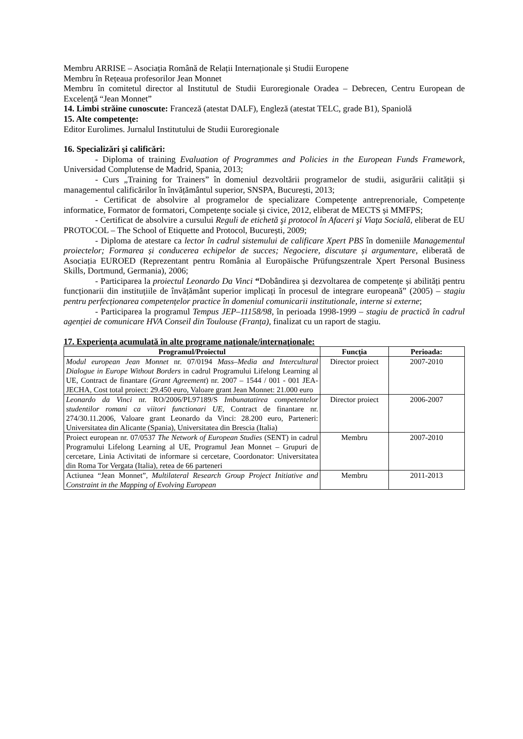Membru ARRISE – Asociația Română de Relații Internaționale și Studii Europene
Membru în Rețeaua profesorilor Jean Monnet
Membru în comitetul director al Institutul de Studii Euroregionale Oradea – Debrecen, Centru European de Excelenţă “Jean Monnet”
14. Limbi străine cunoscute: Franceză (atestat DALF), Engleză (atestat TELC, grade B1), Spaniolă
15. Alte competenţe:
Editor Eurolimes. Jurnalul Institutului de Studii Euroregionale
16. Specializări şi calificări:
- Diploma of training Evaluation of Programmes and Policies in the European Funds Framework, Universidad Complutense de Madrid, Spania, 2013;
- Curs „Training for Trainers” în domeniul dezvoltării programelor de studii, asigurării calității și managementul calificărilor în învățământul superior, SNSPA, București, 2013;
- Certificat de absolvire al programelor de specializare Competențe antreprenoriale, Competențe informatice, Formator de formatori, Competențe sociale și civice, 2012, eliberat de MECTS și MMFPS;
- Certificat de absolvire a cursului Reguli de etichetă şi protocol în Afaceri şi Viaţa Socială, eliberat de EU PROTOCOL – The School of Etiquette and Protocol, București, 2009;
- Diploma de atestare ca lector în cadrul sistemului de calificare Xpert PBS în domeniile Managementul proiectelor; Formarea și conducerea echipelor de succes; Negociere, discutare și argumentare, eliberată de Asociația EUROED (Reprezentant pentru România al Europäische Prüfungszentrale Xpert Personal Business Skills, Dortmund, Germania), 2006;
- Participarea la proiectul Leonardo Da Vinci “Dobândirea și dezvoltarea de competențe și abilități pentru funcționarii din instituțiile de învățământ superior implicați în procesul de integrare europeană” (2005) – stagiu pentru perfecționarea competențelor practice în domeniul comunicarii institutionale, interne si externe;
- Participarea la programul Tempus JEP–11158/98, în perioada 1998-1999 – stagiu de practică în cadrul agenției de comunicare HVA Conseil din Toulouse (Franța), finalizat cu un raport de stagiu.
17. Experienţa acumulată în alte programe naţionale/internaţionale:
| Programul/Proiectul | Funcţia | Perioada: |
| --- | --- | --- |
| Modul european Jean Monnet nr. 07/0194 Mass–Media and Intercultural Dialogue in Europe Without Borders in cadrul Programului Lifelong Learning al UE, Contract de finantare ( Grant Agreement ) nr. 2007 – 1544 / 001 - 001 JEA-JECHA, Cost total proiect: 29.450 euro, Valoare grant Jean Monnet: 21.000 euro | Director proiect | 2007-2010 |
| Leonardo da Vinci nr. RO/2006/PL97189/S Imbunatatirea competentelor studentilor romani ca viitori functionari UE, Contract de finantare nr. 274/30.11.2006, Valoare grant Leonardo da Vinci: 28.200 euro, Parteneri: Universitatea din Alicante (Spania), Universitatea din Brescia (Italia) | Director proiect | 2006-2007 |
| Proiect european nr. 07/0537 The Network of European Studies (SENT) in cadrul Programului Lifelong Learning al UE, Programul Jean Monnet – Grupuri de cercetare, Linia Activitati de informare si cercetare, Coordonator: Universitatea din Roma Tor Vergata (Italia), retea de 66 parteneri | Membru | 2007-2010 |
| Actiunea “Jean Monnet”, Multilateral Research Group Project Initiative and Constraint in the Mapping of Evolving European | Membru | 2011-2013 |